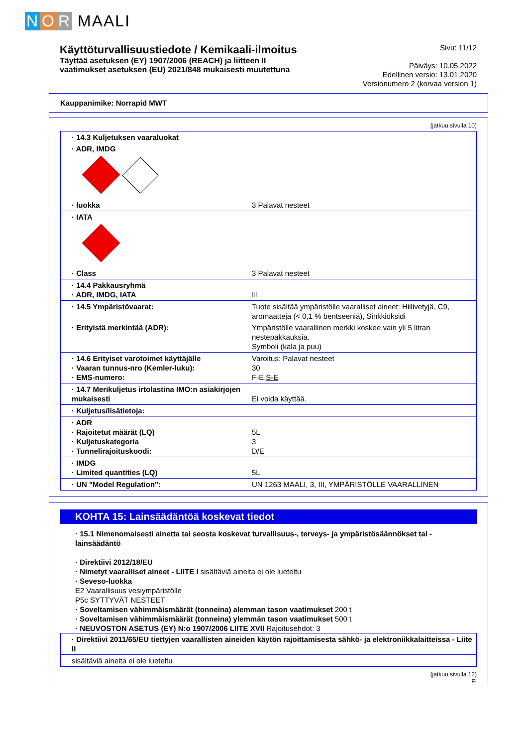N O R MAALI
Käyttöturvallisuustiedote / Kemikaali-ilmoitus
Täyttää asetuksen (EY) 1907/2006 (REACH) ja liitteen II
vaatimukset asetuksen (EU) 2021/848 mukaisesti muutettuna
Sivu: 11/12
Päiväys: 10.05.2022
Edellinen versio: 13.01.2020
Versionumero 2 (korvaa version 1)
Kauppanimike: Norrapid MWT
(jatkuu sivulla 10)
| · 14.3 Kuljetuksen vaaraluokat | |
| · ADR, IMDG | |
| · luokka | 3 Palavat nesteet |
| · IATA | |
| · Class | 3 Palavat nesteet |
| · 14.4 Pakkausryhmä · ADR, IMDG, IATA | III |
| · 14.5 Ympäristövaarat: | Tuote sisältää ympäristölle vaaralliset aineet: Hiilivetyjä, C9, aromaatteja (< 0,1 % bentseeniä), Sinkkioksidi |
| · Erityistä merkintää (ADR): | Ympäristölle vaarallinen merkki koskee vain yli 5 litran nestepakkauksia. Symboli (kala ja puu) |
| · 14.6 Erityiset varotoimet käyttäjälle · Vaaran tunnus-nro (Kemler-luku): · EMS-numero: | Varoitus: Palavat nesteet 30 F-E, S-E |
| · 14.7 Merikuljetus irtolastina IMO:n asiakirjojen mukaisesti | Ei voida käyttää. |
| · Kuljetus/lisätietoja: | |
| · ADR · Rajoitetut määrät (LQ) · Kuljetuskategoria · Tunnelirajoituskoodi: | 5L 3 D/E |
| · IMDG · Limited quantities (LQ) | 5L |
| · UN "Model Regulation": | UN 1263 MAALI, 3, III, YMPÄRISTÖLLE VAARALLINEN |
KOHTA 15: Lainsäädäntöä koskevat tiedot
· 15.1 Nimenomaisesti ainetta tai seosta koskevat turvallisuus-, terveys- ja ympäristösäännökset tai -lainsäädäntö
· Direktiivi 2012/18/EU
· Nimetyt vaaralliset aineet - LIITE I sisältäviä aineita ei ole lueteltu
· Seveso-luokka
E2 Vaarallisuus vesiympäristölle
P5c SYTTYVÄT NESTEET
· Soveltamisen vähimmäismäärät (tonneina) alemman tason vaatimukset 200 t
· Soveltamisen vähimmäismäärät (tonneina) ylemmän tason vaatimukset 500 t
· NEUVOSTON ASETUS (EY) N:o 1907/2006 LIITE XVII Rajoitusehdot: 3
| · Direktiivi 2011/65/EU tiettyjen vaarallisten aineiden käytön rajoittamisesta sähkö- ja elektroniikkalaitteissa - Liite II |
| sisältäviä aineita ei ole lueteltu |
(jatkuu sivulla 12)
FI